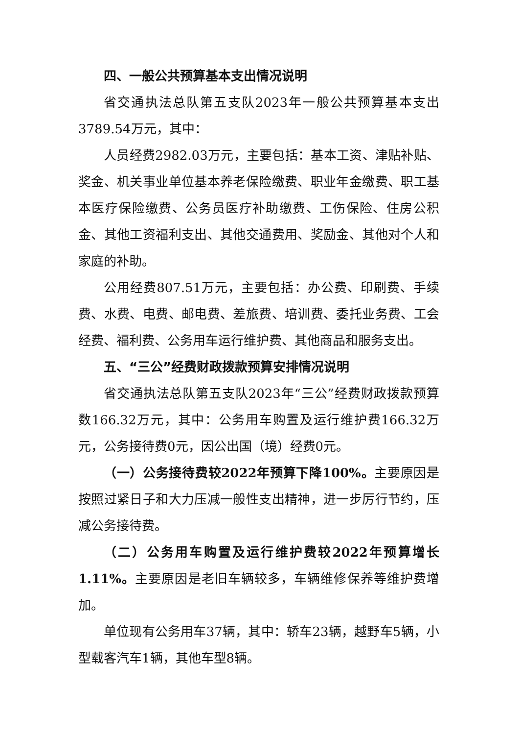四、一般公共预算基本支出情况说明
省交通执法总队第五支队2023年一般公共预算基本支出3789.54万元，其中：
人员经费2982.03万元，主要包括：基本工资、津贴补贴、奖金、机关事业单位基本养老保险缴费、职业年金缴费、职工基本医疗保险缴费、公务员医疗补助缴费、工伤保险、住房公积金、其他工资福利支出、其他交通费用、奖励金、其他对个人和家庭的补助。
公用经费807.51万元，主要包括：办公费、印刷费、手续费、水费、电费、邮电费、差旅费、培训费、委托业务费、工会经费、福利费、公务用车运行维护费、其他商品和服务支出。
五、“三公”经费财政拨款预算安排情况说明
省交通执法总队第五支队2023年“三公”经费财政拨款预算数166.32万元，其中：公务用车购置及运行维护费166.32万元，公务接待费0元，因公出国（境）经费0元。
（一）公务接待费较2022年预算下降100%。主要原因是按照过紧日子和大力压减一般性支出精神，进一步厉行节约，压减公务接待费。
（二）公务用车购置及运行维护费较2022年预算增长1.11%。主要原因是老旧车辆较多，车辆维修保养等维护费增加。
单位现有公务用车37辆，其中：轿车23辆，越野车5辆，小型载客汽车1辆，其他车型8辆。